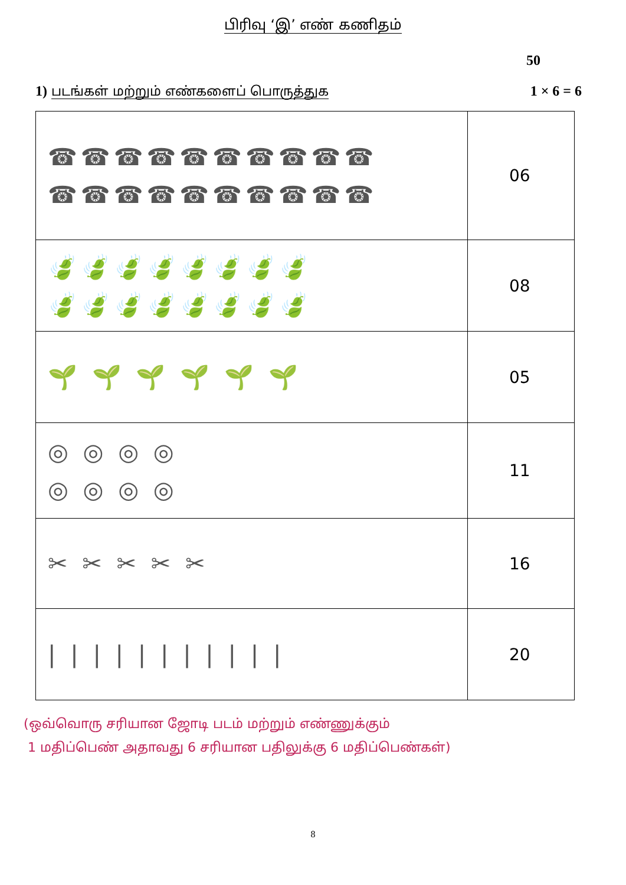பிரிவு ‘இ’ எண் கணிதம்
50
1) படங்கள் மற்றும் எண்களைப் பொருத்துக
1 × 6 = 6
| ☎☎☎☎☎☎☎☎☎☎ ☎☎☎☎☎☎☎☎☎☎ | 06 |
| 🍃🍃🍃🍃🍃🍃🍃🍃 🍃🍃🍃🍃🍃🍃🍃🍃 | 08 |
| 🌱 🌱 🌱 🌱 🌱 🌱 | 05 |
| ◎ ◎ ◎ ◎ ◎ ◎ ◎ ◎ | 11 |
| ✂ ✂ ✂ ✂ ✂ | 16 |
| / / / / / / / / / / / | 20 |
(ஒவ்வொரு சரியான ஜோடி படம் மற்றும் எண்ணுக்கும்
1 மதிப்பெண் அதாவது 6 சரியான பதிலுக்கு 6 மதிப்பெண்கள்)
8